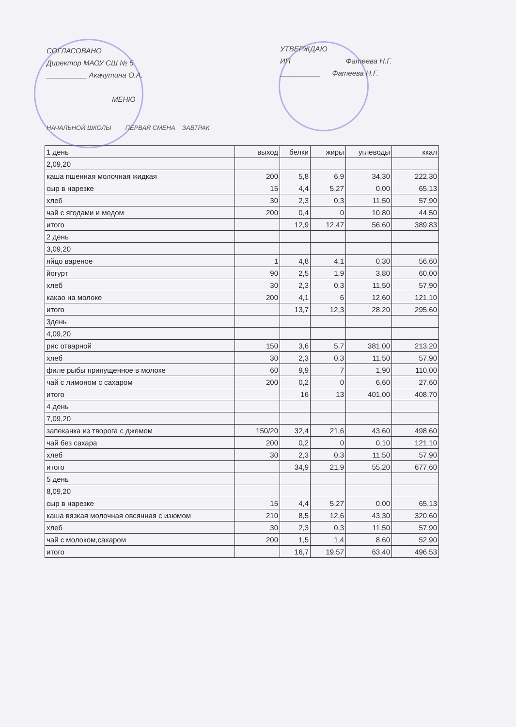СОГЛАСОВАНО
Директор МАОУ СШ № 5
__________ Акачутина О.А.
МЕНЮ
УТВЕРЖДАЮ
ИП Фатеева Н.Г.
__________ Фатеева Н.Г.
НАЧАЛЬНОЙ ШКОЛЫ ПЕРВАЯ СМЕНА ЗАВТРАК
| 1 день | выход | белки | жиры | углеводы | ккал |
| --- | --- | --- | --- | --- | --- |
| 2,09,20 | | | | | |
| каша пшенная молочная жидкая | 200 | 5,8 | 6,9 | 34,30 | 222,30 |
| сыр в нарезке | 15 | 4,4 | 5,27 | 0,00 | 65,13 |
| хлеб | 30 | 2,3 | 0,3 | 11,50 | 57,90 |
| чай с ягодами и медом | 200 | 0,4 | 0 | 10,80 | 44,50 |
| итого | | 12,9 | 12,47 | 56,60 | 389,83 |
| 2 день | | | | | |
| 3,09,20 | | | | | |
| яйцо вареное | 1 | 4,8 | 4,1 | 0,30 | 56,60 |
| йогурт | 90 | 2,5 | 1,9 | 3,80 | 60,00 |
| хлеб | 30 | 2,3 | 0,3 | 11,50 | 57,90 |
| какао на молоке | 200 | 4,1 | 6 | 12,60 | 121,10 |
| итого | | 13,7 | 12,3 | 28,20 | 295,60 |
| 3день | | | | | |
| 4,09,20 | | | | | |
| рис отварной | 150 | 3,6 | 5,7 | 381,00 | 213,20 |
| хлеб | 30 | 2,3 | 0,3 | 11,50 | 57,90 |
| филе рыбы припущенное в молоке | 60 | 9,9 | 7 | 1,90 | 110,00 |
| чай с лимоном с сахаром | 200 | 0,2 | 0 | 6,60 | 27,60 |
| итого | | 16 | 13 | 401,00 | 408,70 |
| 4 день | | | | | |
| 7,09,20 | | | | | |
| запеканка из творога с джемом | 150/20 | 32,4 | 21,6 | 43,60 | 498,60 |
| чай без сахара | 200 | 0,2 | 0 | 0,10 | 121,10 |
| хлеб | 30 | 2,3 | 0,3 | 11,50 | 57,90 |
| итого | | 34,9 | 21,9 | 55,20 | 677,60 |
| 5 день | | | | | |
| 8,09,20 | | | | | |
| сыр в нарезке | 15 | 4,4 | 5,27 | 0,00 | 65,13 |
| каша вязкая молочная овсянная с изюмом | 210 | 8,5 | 12,6 | 43,30 | 320,60 |
| хлеб | 30 | 2,3 | 0,3 | 11,50 | 57,90 |
| чай с молоком,сахаром | 200 | 1,5 | 1,4 | 8,60 | 52,90 |
| итого | | 16,7 | 19,57 | 63,40 | 496,53 |